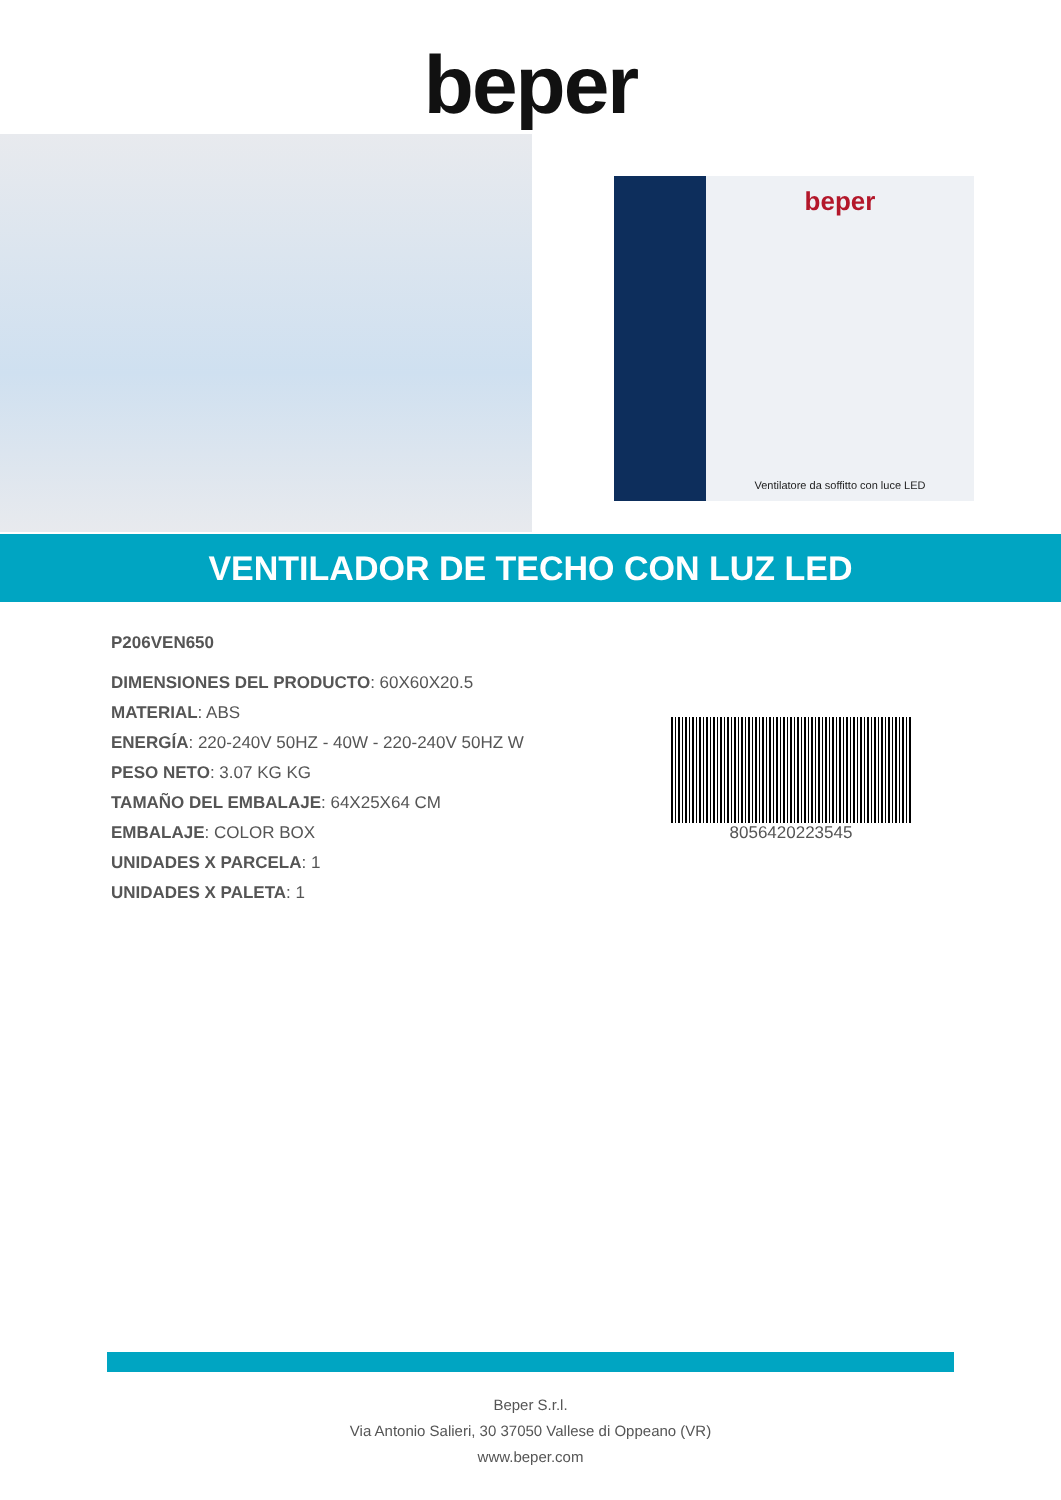beper
beper
Ventilatore da soffitto con luce LED
VENTILADOR DE TECHO CON LUZ LED
P206VEN650
DIMENSIONES DEL PRODUCTO: 60X60X20.5
MATERIAL: ABS
ENERGÍA: 220-240V 50HZ - 40W - 220-240V 50HZ W
PESO NETO: 3.07 KG KG
TAMAÑO DEL EMBALAJE: 64X25X64 CM
EMBALAJE: COLOR BOX
UNIDADES X PARCELA: 1
UNIDADES X PALETA: 1
8056420223545
Beper S.r.l.
Via Antonio Salieri, 30 37050 Vallese di Oppeano (VR)
www.beper.com